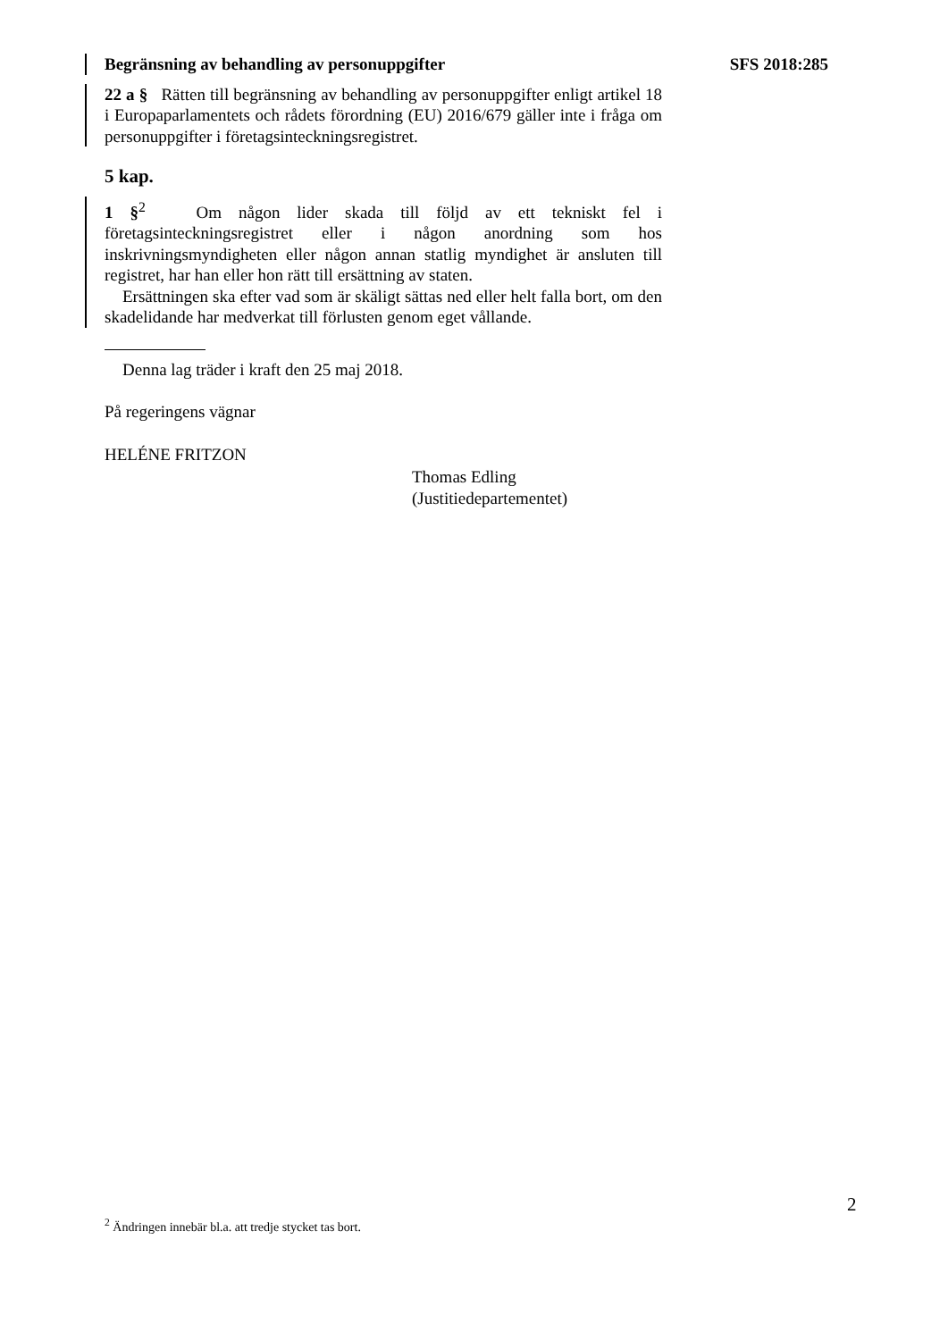Begränsning av behandling av personuppgifter SFS 2018:285
22 a § Rätten till begränsning av behandling av personuppgifter enligt artikel 18 i Europaparlamentets och rådets förordning (EU) 2016/679 gäller inte i fråga om personuppgifter i företagsinteckningsregistret.
5 kap.
1 §<sup>2</sup> Om någon lider skada till följd av ett tekniskt fel i företagsinteckningsregistret eller i någon anordning som hos inskrivningsmyndigheten eller någon annan statlig myndighet är ansluten till registret, har han eller hon rätt till ersättning av staten.
Ersättningen ska efter vad som är skäligt sättas ned eller helt falla bort, om den skadelidande har medverkat till förlusten genom eget vållande.
Denna lag träder i kraft den 25 maj 2018.
På regeringens vägnar
HELÉNE FRITZON
Thomas Edling
(Justitiedepartementet)
2
<sup>2</sup> Ändringen innebär bl.a. att tredje stycket tas bort.